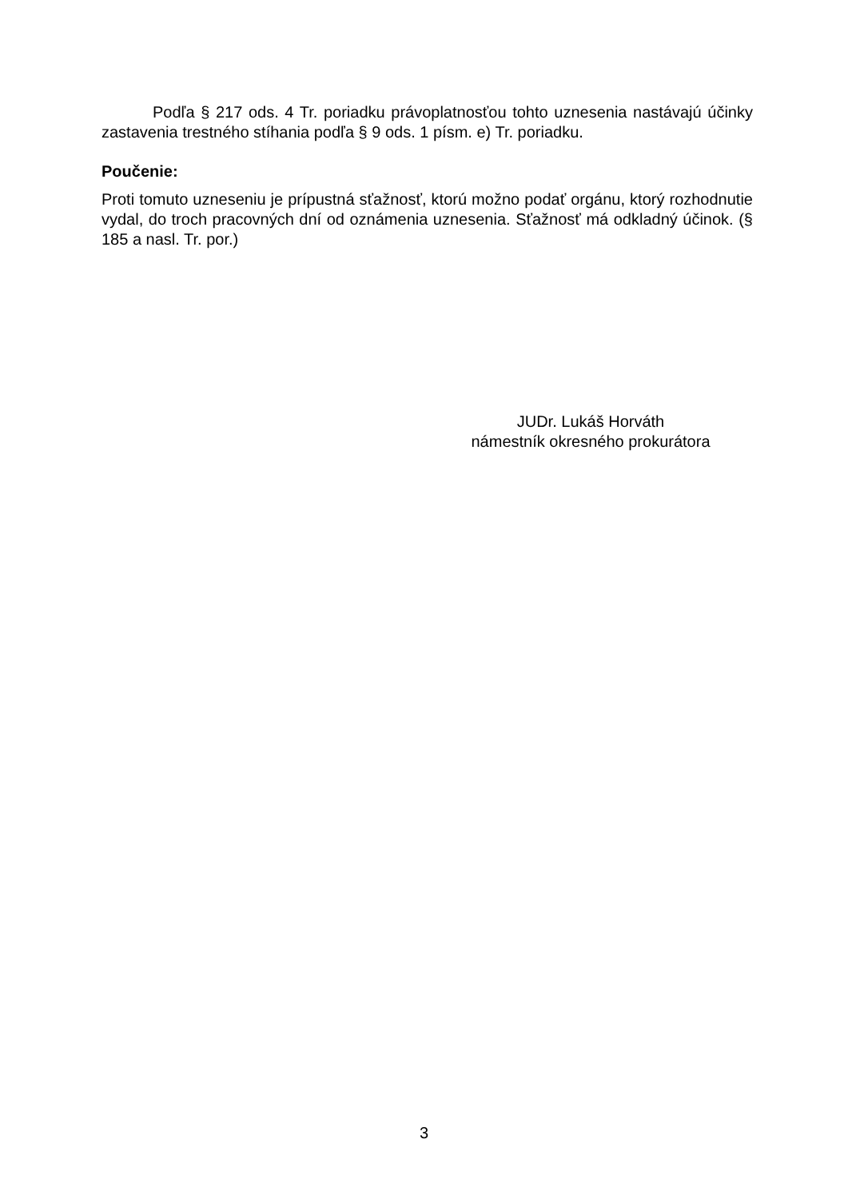Podľa § 217 ods. 4 Tr. poriadku právoplatnosťou tohto uznesenia nastávajú účinky zastavenia trestného stíhania podľa § 9 ods. 1 písm. e) Tr. poriadku.
Poučenie:
Proti tomuto uzneseniu je prípustná sťažnosť, ktorú možno podať orgánu, ktorý rozhodnutie vydal, do troch pracovných dní od oznámenia uznesenia. Sťažnosť má odkladný účinok. (§ 185 a nasl. Tr. por.)
JUDr. Lukáš Horváth
námestník okresného prokurátora
3